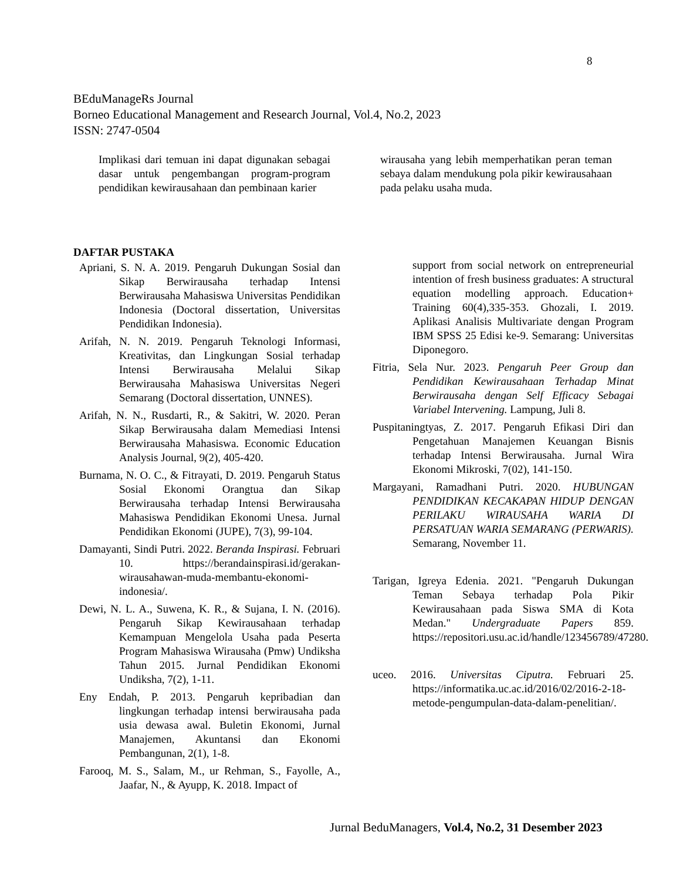8
BEduManageRs Journal
Borneo Educational Management and Research Journal, Vol.4, No.2, 2023
ISSN: 2747-0504
Implikasi dari temuan ini dapat digunakan sebagai dasar untuk pengembangan program-program pendidikan kewirausahaan dan pembinaan karier
wirausaha yang lebih memperhatikan peran teman sebaya dalam mendukung pola pikir kewirausahaan pada pelaku usaha muda.
DAFTAR PUSTAKA
Apriani, S. N. A. 2019. Pengaruh Dukungan Sosial dan Sikap Berwirausaha terhadap Intensi Berwirausaha Mahasiswa Universitas Pendidikan Indonesia (Doctoral dissertation, Universitas Pendidikan Indonesia).
Arifah, N. N. 2019. Pengaruh Teknologi Informasi, Kreativitas, dan Lingkungan Sosial terhadap Intensi Berwirausaha Melalui Sikap Berwirausaha Mahasiswa Universitas Negeri Semarang (Doctoral dissertation, UNNES).
Arifah, N. N., Rusdarti, R., & Sakitri, W. 2020. Peran Sikap Berwirausaha dalam Memediasi Intensi Berwirausaha Mahasiswa. Economic Education Analysis Journal, 9(2), 405-420.
Burnama, N. O. C., & Fitrayati, D. 2019. Pengaruh Status Sosial Ekonomi Orangtua dan Sikap Berwirausaha terhadap Intensi Berwirausaha Mahasiswa Pendidikan Ekonomi Unesa. Jurnal Pendidikan Ekonomi (JUPE), 7(3), 99-104.
Damayanti, Sindi Putri. 2022. Beranda Inspirasi. Februari 10. https://berandainspirasi.id/gerakan-wirausahawan-muda-membantu-ekonomi-indonesia/.
Dewi, N. L. A., Suwena, K. R., & Sujana, I. N. (2016). Pengaruh Sikap Kewirausahaan terhadap Kemampuan Mengelola Usaha pada Peserta Program Mahasiswa Wirausaha (Pmw) Undiksha Tahun 2015. Jurnal Pendidikan Ekonomi Undiksha, 7(2), 1-11.
Eny Endah, P. 2013. Pengaruh kepribadian dan lingkungan terhadap intensi berwirausaha pada usia dewasa awal. Buletin Ekonomi, Jurnal Manajemen, Akuntansi dan Ekonomi Pembangunan, 2(1), 1-8.
Farooq, M. S., Salam, M., ur Rehman, S., Fayolle, A., Jaafar, N., & Ayupp, K. 2018. Impact of
support from social network on entrepreneurial intention of fresh business graduates: A structural equation modelling approach. Education+ Training 60(4),335-353. Ghozali, I. 2019. Aplikasi Analisis Multivariate dengan Program IBM SPSS 25 Edisi ke-9. Semarang: Universitas Diponegoro.
Fitria, Sela Nur. 2023. Pengaruh Peer Group dan Pendidikan Kewirausahaan Terhadap Minat Berwirausaha dengan Self Efficacy Sebagai Variabel Intervening. Lampung, Juli 8.
Puspitaningtyas, Z. 2017. Pengaruh Efikasi Diri dan Pengetahuan Manajemen Keuangan Bisnis terhadap Intensi Berwirausaha. Jurnal Wira Ekonomi Mikroski, 7(02), 141-150.
Margayani, Ramadhani Putri. 2020. HUBUNGAN PENDIDIKAN KECAKAPAN HIDUP DENGAN PERILAKU WIRAUSAHA WARIA DI PERSATUAN WARIA SEMARANG (PERWARIS).
Semarang, November 11.
Tarigan, Igreya Edenia. 2021. "Pengaruh Dukungan Teman Sebaya terhadap Pola Pikir Kewirausahaan pada Siswa SMA di Kota Medan." Undergraduate Papers 859. https://repositori.usu.ac.id/handle/123456789/47280.
uceo. 2016. Universitas Ciputra. Februari 25. https://informatika.uc.ac.id/2016/02/2016-2-18- metode-pengumpulan-data-dalam-penelitian/.
Jurnal BeduManagers, Vol.4, No.2, 31 Desember 2023